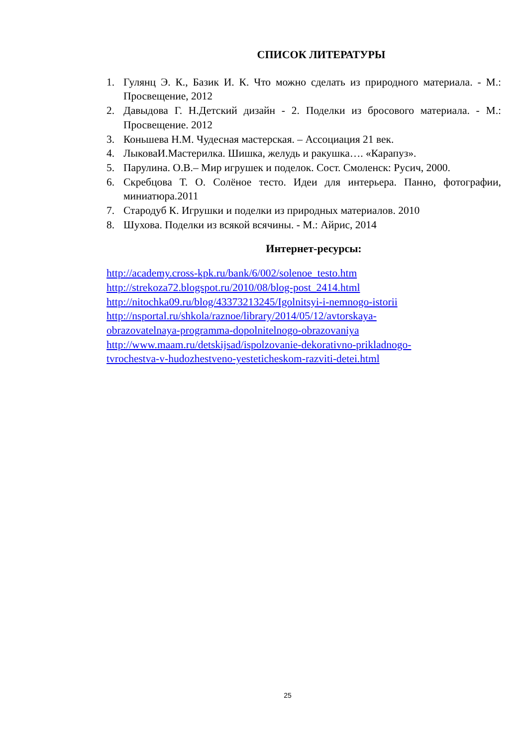СПИСОК ЛИТЕРАТУРЫ
1. Гулянц Э. К., Базик И. К. Что можно сделать из природного материала. - М.: Просвещение, 2012
2. Давыдова Г. Н.Детский дизайн - 2. Поделки из бросового материала. - М.: Просвещение. 2012
3. Коньшева Н.М. Чудесная мастерская. – Ассоциация 21 век.
4. ЛыковаИ.Мастерилка. Шишка, желудь и ракушка…. «Карапуз».
5. Парулина. О.В.– Мир игрушек и поделок. Сост. Смоленск: Русич, 2000.
6. Скребцова Т. О. Солёное тесто. Идеи для интерьера. Панно, фотографии, миниатюра.2011
7. Стародуб К. Игрушки и поделки из природных материалов. 2010
8. Шухова. Поделки из всякой всячины. - М.: Айрис, 2014
Интернет-ресурсы:
http://academy.cross-kpk.ru/bank/6/002/solenoe_testo.htm
http://strekoza72.blogspot.ru/2010/08/blog-post_2414.html
http://nitochka09.ru/blog/43373213245/Igolnitsyi-i-nemnogo-istorii
http://nsportal.ru/shkola/raznoe/library/2014/05/12/avtorskaya-
obrazovatelnaya-programma-dopolnitelnogo-obrazovaniya
http://www.maam.ru/detskijsad/ispolzovanie-dekorativno-prikladnogo-
tvrochestva-v-hudozhestveno-yesteticheskom-razviti-detei.html
25